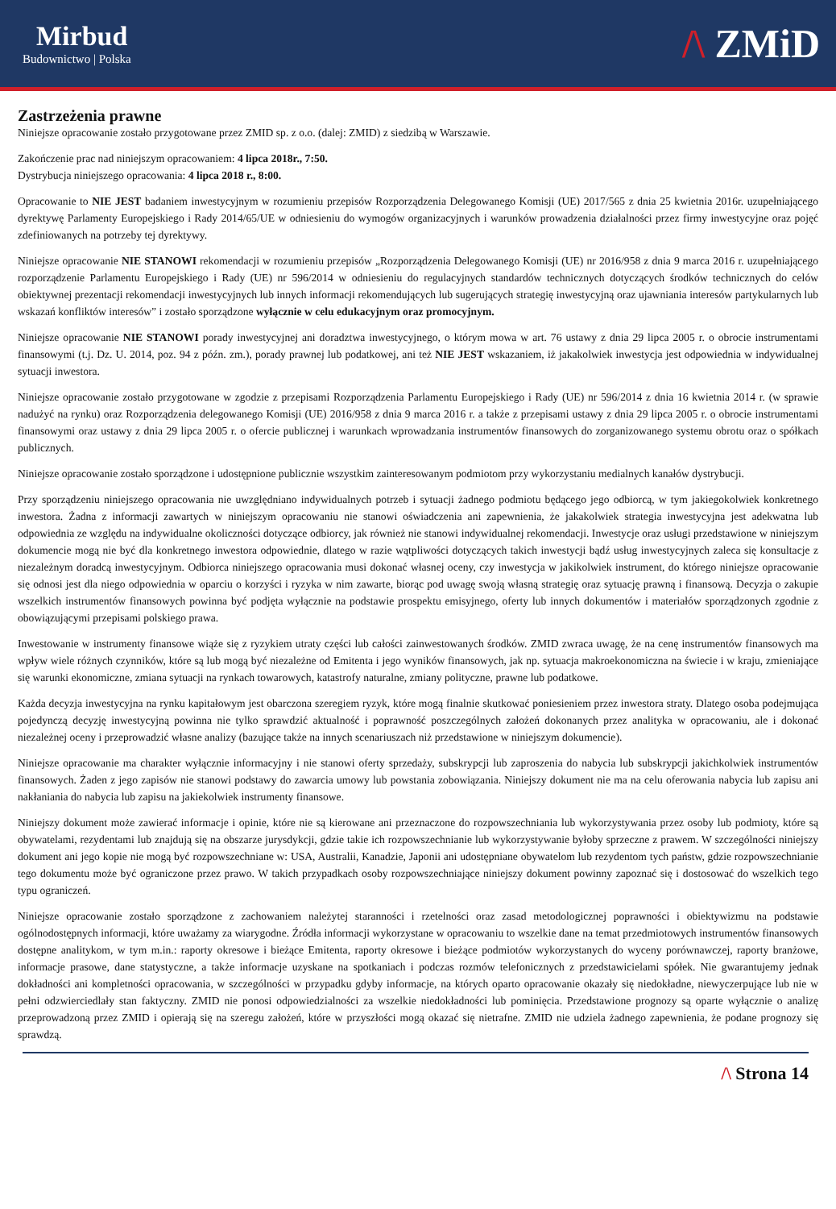Mirbud
Budownictwo | Polska
/\ ZMiD
Zastrzeżenia prawne
Niniejsze opracowanie zostało przygotowane przez ZMID sp. z o.o. (dalej: ZMID) z siedzibą w Warszawie.
Zakończenie prac nad niniejszym opracowaniem: 4 lipca 2018r., 7:50.
Dystrybucja niniejszego opracowania: 4 lipca 2018 r., 8:00.
Opracowanie to NIE JEST badaniem inwestycyjnym w rozumieniu przepisów Rozporządzenia Delegowanego Komisji (UE) 2017/565 z dnia 25 kwietnia 2016r. uzupełniającego dyrektywę Parlamenty Europejskiego i Rady 2014/65/UE w odniesieniu do wymogów organizacyjnych i warunków prowadzenia działalności przez firmy inwestycyjne oraz pojęć zdefiniowanych na potrzeby tej dyrektywy.
Niniejsze opracowanie NIE STANOWI rekomendacji w rozumieniu przepisów „Rozporządzenia Delegowanego Komisji (UE) nr 2016/958 z dnia 9 marca 2016 r. uzupełniającego rozporządzenie Parlamentu Europejskiego i Rady (UE) nr 596/2014 w odniesieniu do regulacyjnych standardów technicznych dotyczących środków technicznych do celów obiektywnej prezentacji rekomendacji inwestycyjnych lub innych informacji rekomendujących lub sugerujących strategię inwestycyjną oraz ujawniania interesów partykularnych lub wskazań konfliktów interesów” i zostało sporządzone wyłącznie w celu edukacyjnym oraz promocyjnym.
Niniejsze opracowanie NIE STANOWI porady inwestycyjnej ani doradztwa inwestycyjnego, o którym mowa w art. 76 ustawy z dnia 29 lipca 2005 r. o obrocie instrumentami finansowymi (t.j. Dz. U. 2014, poz. 94 z późn. zm.), porady prawnej lub podatkowej, ani też NIE JEST wskazaniem, iż jakakolwiek inwestycja jest odpowiednia w indywidualnej sytuacji inwestora.
Niniejsze opracowanie zostało przygotowane w zgodzie z przepisami Rozporządzenia Parlamentu Europejskiego i Rady (UE) nr 596/2014 z dnia 16 kwietnia 2014 r. (w sprawie nadużyć na rynku) oraz Rozporządzenia delegowanego Komisji (UE) 2016/958 z dnia 9 marca 2016 r. a także z przepisami ustawy z dnia 29 lipca 2005 r. o obrocie instrumentami finansowymi oraz ustawy z dnia 29 lipca 2005 r. o ofercie publicznej i warunkach wprowadzania instrumentów finansowych do zorganizowanego systemu obrotu oraz o spółkach publicznych.
Niniejsze opracowanie zostało sporządzone i udostępnione publicznie wszystkim zainteresowanym podmiotom przy wykorzystaniu medialnych kanałów dystrybucji.
Przy sporządzeniu niniejszego opracowania nie uwzględniano indywidualnych potrzeb i sytuacji żadnego podmiotu będącego jego odbiorcą, w tym jakiegokolwiek konkretnego inwestora. Żadna z informacji zawartych w niniejszym opracowaniu nie stanowi oświadczenia ani zapewnienia, że jakakolwiek strategia inwestycyjna jest adekwatna lub odpowiednia ze względu na indywidualne okoliczności dotyczące odbiorcy, jak również nie stanowi indywidualnej rekomendacji. Inwestycje oraz usługi przedstawione w niniejszym dokumencie mogą nie być dla konkretnego inwestora odpowiednie, dlatego w razie wątpliwości dotyczących takich inwestycji bądź usług inwestycyjnych zaleca się konsultacje z niezależnym doradcą inwestycyjnym. Odbiorca niniejszego opracowania musi dokonać własnej oceny, czy inwestycja w jakikolwiek instrument, do którego niniejsze opracowanie się odnosi jest dla niego odpowiednia w oparciu o korzyści i ryzyka w nim zawarte, biorąc pod uwagę swoją własną strategię oraz sytuację prawną i finansową. Decyzja o zakupie wszelkich instrumentów finansowych powinna być podjęta wyłącznie na podstawie prospektu emisyjnego, oferty lub innych dokumentów i materiałów sporządzonych zgodnie z obowiązującymi przepisami polskiego prawa.
Inwestowanie w instrumenty finansowe wiąże się z ryzykiem utraty części lub całości zainwestowanych środków. ZMID zwraca uwagę, że na cenę instrumentów finansowych ma wpływ wiele różnych czynników, które są lub mogą być niezależne od Emitenta i jego wyników finansowych, jak np. sytuacja makroekonomiczna na świecie i w kraju, zmieniające się warunki ekonomiczne, zmiana sytuacji na rynkach towarowych, katastrofy naturalne, zmiany polityczne, prawne lub podatkowe.
Każda decyzja inwestycyjna na rynku kapitałowym jest obarczona szeregiem ryzyk, które mogą finalnie skutkować poniesieniem przez inwestora straty. Dlatego osoba podejmująca pojedynczą decyzję inwestycyjną powinna nie tylko sprawdzić aktualność i poprawność poszczególnych założeń dokonanych przez analityka w opracowaniu, ale i dokonać niezależnej oceny i przeprowadzić własne analizy (bazujące także na innych scenariuszach niż przedstawione w niniejszym dokumencie).
Niniejsze opracowanie ma charakter wyłącznie informacyjny i nie stanowi oferty sprzedaży, subskrypcji lub zaproszenia do nabycia lub subskrypcji jakichkolwiek instrumentów finansowych. Żaden z jego zapisów nie stanowi podstawy do zawarcia umowy lub powstania zobowiązania. Niniejszy dokument nie ma na celu oferowania nabycia lub zapisu ani nakłaniania do nabycia lub zapisu na jakiekolwiek instrumenty finansowe.
Niniejszy dokument może zawierać informacje i opinie, które nie są kierowane ani przeznaczone do rozpowszechniania lub wykorzystywania przez osoby lub podmioty, które są obywatelami, rezydentami lub znajdują się na obszarze jurysdykcji, gdzie takie ich rozpowszechnianie lub wykorzystywanie byłoby sprzeczne z prawem. W szczególności niniejszy dokument ani jego kopie nie mogą być rozpowszechniane w: USA, Australii, Kanadzie, Japonii ani udostępniane obywatelom lub rezydentom tych państw, gdzie rozpowszechnianie tego dokumentu może być ograniczone przez prawo. W takich przypadkach osoby rozpowszechniające niniejszy dokument powinny zapoznać się i dostosować do wszelkich tego typu ograniczeń.
Niniejsze opracowanie zostało sporządzone z zachowaniem należytej staranności i rzetelności oraz zasad metodologicznej poprawności i obiektywizmu na podstawie ogólnodostępnych informacji, które uważamy za wiarygodne. Źródła informacji wykorzystane w opracowaniu to wszelkie dane na temat przedmiotowych instrumentów finansowych dostępne analitykom, w tym m.in.: raporty okresowe i bieżące Emitenta, raporty okresowe i bieżące podmiotów wykorzystanych do wyceny porównawczej, raporty branżowe, informacje prasowe, dane statystyczne, a także informacje uzyskane na spotkaniach i podczas rozmów telefonicznych z przedstawicielami spółek. Nie gwarantujemy jednak dokładności ani kompletności opracowania, w szczególności w przypadku gdyby informacje, na których oparto opracowanie okazały się niedokładne, niewyczerpujące lub nie w pełni odzwierciedlały stan faktyczny. ZMID nie ponosi odpowiedzialności za wszelkie niedokładności lub pominięcia. Przedstawione prognozy są oparte wyłącznie o analizę przeprowadzoną przez ZMID i opierają się na szeregu założeń, które w przyszłości mogą okazać się nietrafne. ZMID nie udziela żadnego zapewnienia, że podane prognozy się sprawdzą.
/\ Strona 14